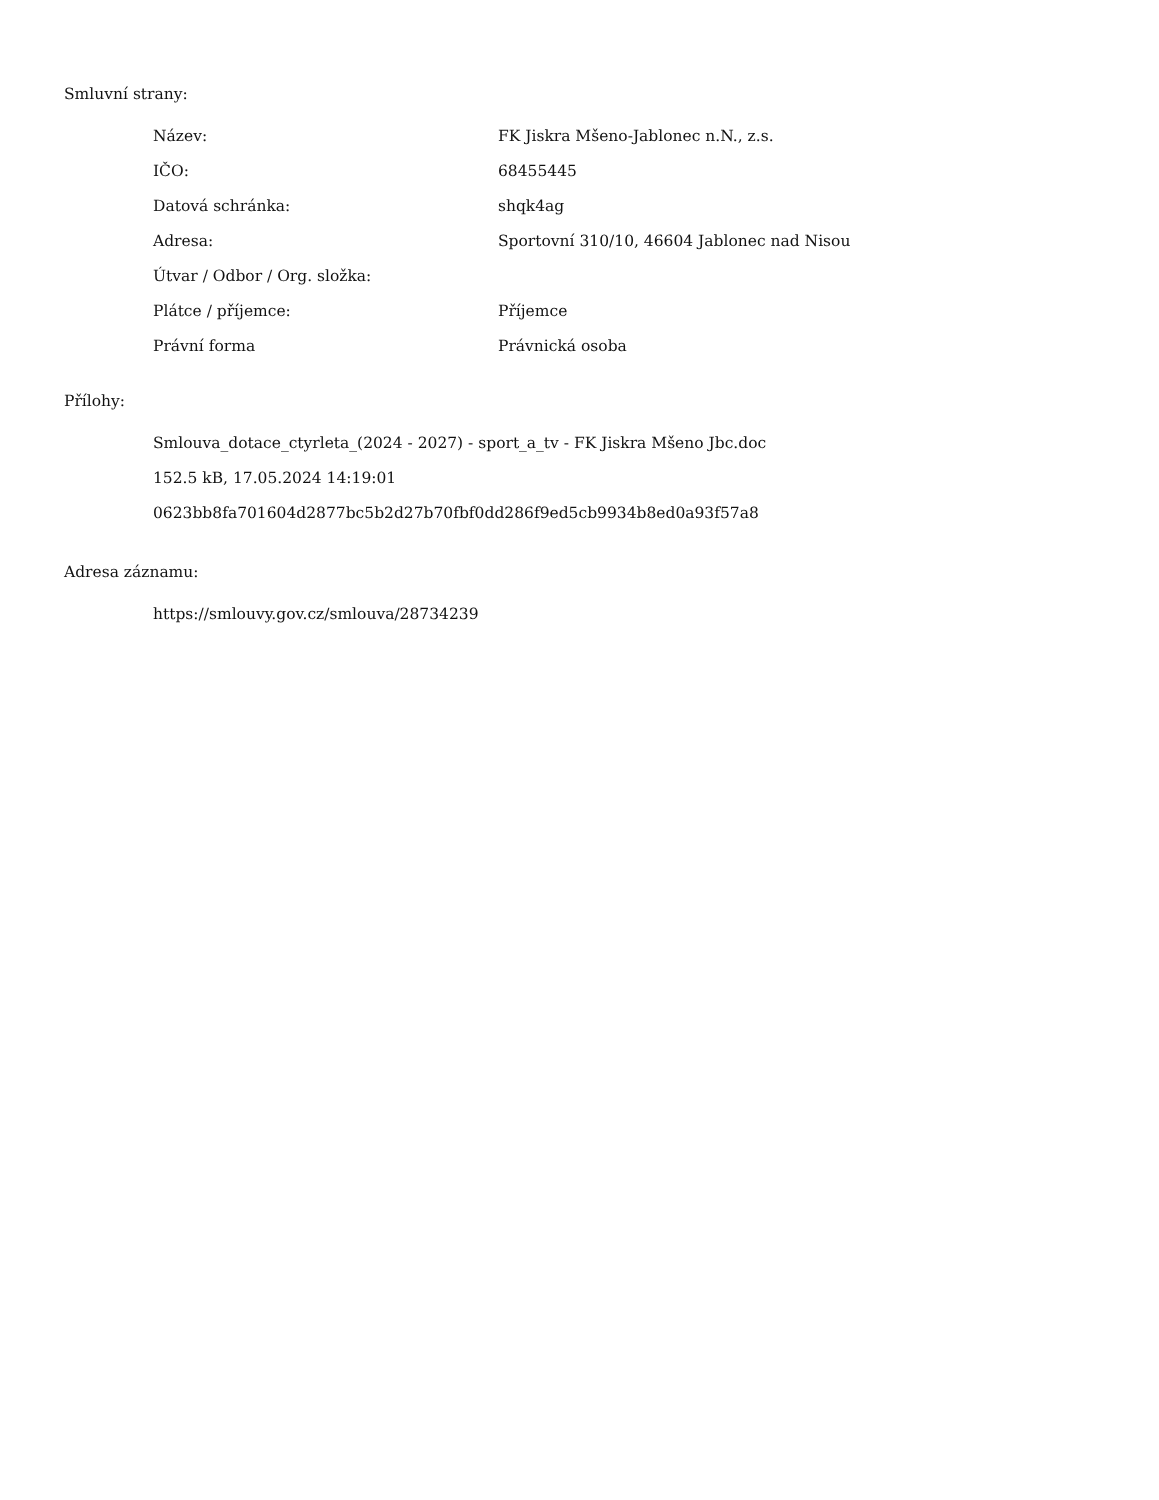Smluvní strany:
| Název: | FK Jiskra Mšeno-Jablonec n.N., z.s. |
| IČO: | 68455445 |
| Datová schránka: | shqk4ag |
| Adresa: | Sportovní 310/10, 46604 Jablonec nad Nisou |
| Útvar / Odbor / Org. složka: | |
| Plátce / příjemce: | Příjemce |
| Právní forma | Právnická osoba |
Přílohy:
Smlouva_dotace_ctyrleta_(2024 - 2027) - sport_a_tv - FK Jiskra Mšeno Jbc.doc
152.5 kB, 17.05.2024 14:19:01
0623bb8fa701604d2877bc5b2d27b70fbf0dd286f9ed5cb9934b8ed0a93f57a8
Adresa záznamu:
https://smlouvy.gov.cz/smlouva/28734239